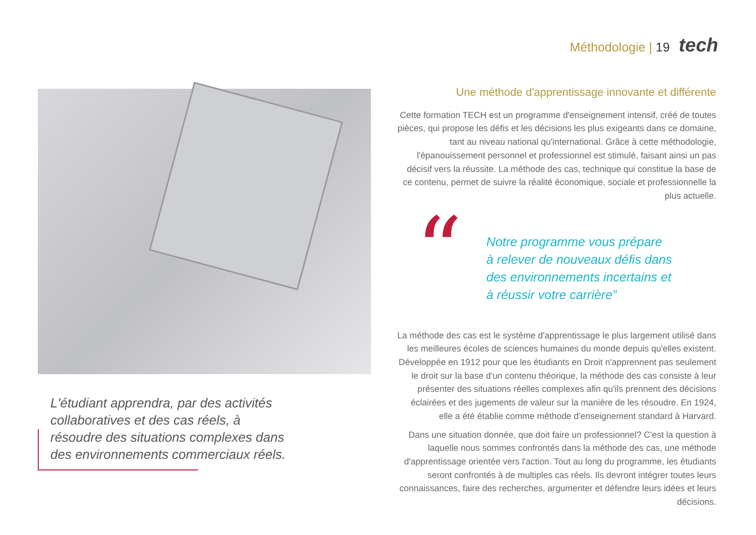Méthodologie | 19 tech
L'étudiant apprendra, par des activités collaboratives et des cas réels, à résoudre des situations complexes dans des environnements commerciaux réels.
Une méthode d'apprentissage innovante et différente
Cette formation TECH est un programme d'enseignement intensif, créé de toutes pièces, qui propose les défis et les décisions les plus exigeants dans ce domaine, tant au niveau national qu'international. Grâce à cette méthodologie, l'épanouissement personnel et professionnel est stimulé, faisant ainsi un pas décisif vers la réussite. La méthode des cas, technique qui constitue la base de ce contenu, permet de suivre la réalité économique, sociale et professionnelle la plus actuelle.
“
Notre programme vous prépare
à relever de nouveaux défis dans
des environnements incertains et
à réussir votre carrière”
La méthode des cas est le système d'apprentissage le plus largement utilisé dans les meilleures écoles de sciences humaines du monde depuis qu'elles existent. Développée en 1912 pour que les étudiants en Droit n'apprennent pas seulement le droit sur la base d'un contenu théorique, la méthode des cas consiste à leur présenter des situations réelles complexes afin qu'ils prennent des décisions éclairées et des jugements de valeur sur la manière de les résoudre. En 1924, elle a été établie comme méthode d'enseignement standard à Harvard.
Dans une situation donnée, que doit faire un professionnel? C'est la question à laquelle nous sommes confrontés dans la méthode des cas, une méthode d'apprentissage orientée vers l'action. Tout au long du programme, les étudiants seront confrontés à de multiples cas réels. Ils devront intégrer toutes leurs connaissances, faire des recherches, argumenter et défendre leurs idées et leurs décisions.